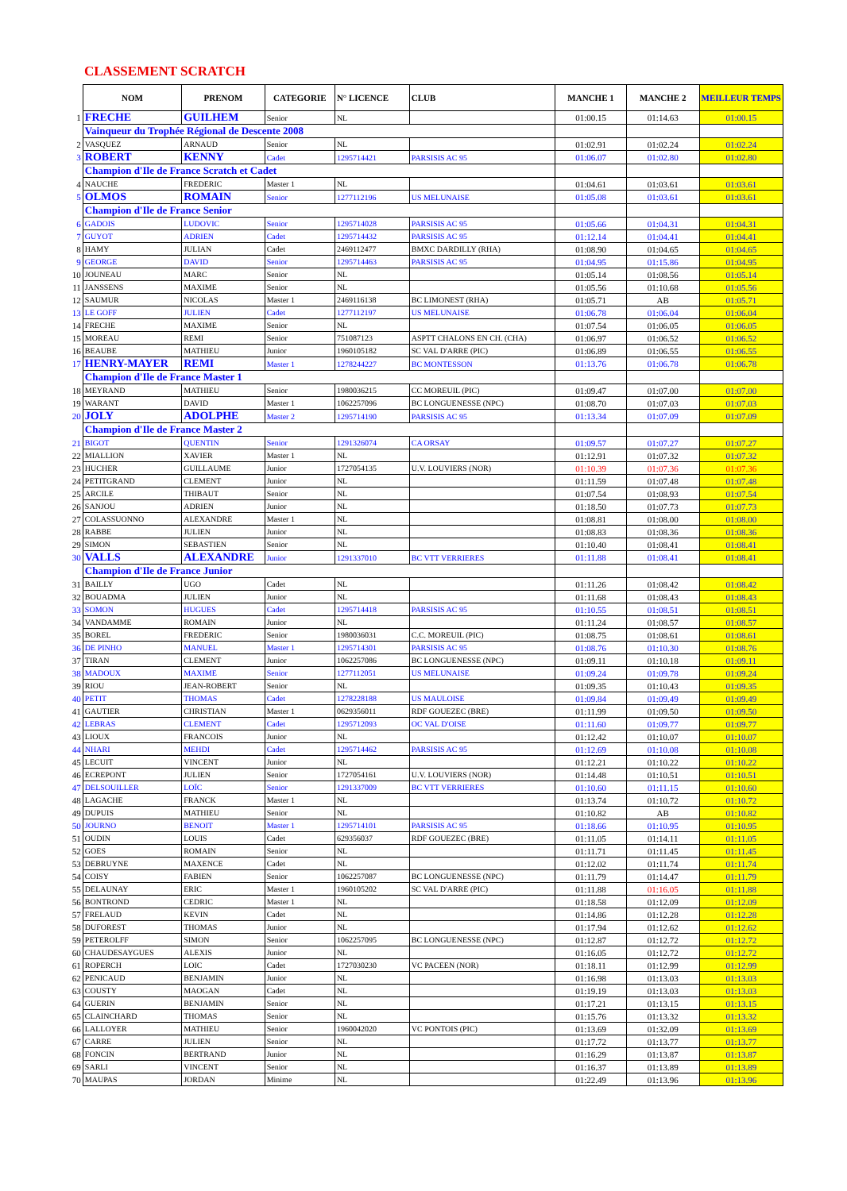CLASSEMENT SCRATCH
| | NOM | PRENOM | CATEGORIE | N° LICENCE | CLUB | MANCHE 1 | MANCHE 2 | MEILLEUR TEMPS |
| 1 | FRECHE | GUILHEM | Senior | NL | | 01:00.15 | 01:14.63 | 01:00.15 |
| | Vainqueur du Trophée Régional de Descente 2008 | | | | | | | |
| 2 | VASQUEZ | ARNAUD | Senior | NL | | 01:02.91 | 01:02.24 | 01:02.24 |
| 3 | ROBERT | KENNY | Cadet | 1295714421 | PARSISIS AC 95 | 01:06.07 | 01:02.80 | 01:02.80 |
| | Champion d'Ile de France Scratch et Cadet | | | | | | | |
| 4 | NAUCHE | FREDERIC | Master 1 | NL | | 01:04.61 | 01:03.61 | 01:03.61 |
| 5 | OLMOS | ROMAIN | Senior | 1277112196 | US MELUNAISE | 01:05.08 | 01:03.61 | 01:03.61 |
| | Champion d'Ile de France Senior | | | | | | | |
| 6 | GADOIS | LUDOVIC | Senior | 1295714028 | PARSISIS AC 95 | 01:05.66 | 01:04.31 | 01:04.31 |
| 7 | GUYOT | ADRIEN | Cadet | 1295714432 | PARSISIS AC 95 | 01:12.14 | 01:04.41 | 01:04.41 |
| 8 | HAMY | JULIAN | Cadet | 2469112477 | BMXC DARDILLY (RHA) | 01:08.90 | 01:04.65 | 01:04.65 |
| 9 | GEORGE | DAVID | Senior | 1295714463 | PARSISIS AC 95 | 01:04.95 | 01:15.86 | 01:04.95 |
| 10 | JOUNEAU | MARC | Senior | NL | | 01:05.14 | 01:08.56 | 01:05.14 |
| 11 | JANSSENS | MAXIME | Senior | NL | | 01:05.56 | 01:10.68 | 01:05.56 |
| 12 | SAUMUR | NICOLAS | Master 1 | 2469116138 | BC LIMONEST (RHA) | 01:05.71 | AB | 01:05.71 |
| 13 | LE GOFF | JULIEN | Cadet | 1277112197 | US MELUNAISE | 01:06.78 | 01:06.04 | 01:06.04 |
| 14 | FRECHE | MAXIME | Senior | NL | | 01:07.54 | 01:06.05 | 01:06.05 |
| 15 | MOREAU | REMI | Senior | 751087123 | ASPTT CHALONS EN CH. (CHA) | 01:06.97 | 01:06.52 | 01:06.52 |
| 16 | BEAUBE | MATHIEU | Junior | 1960105182 | SC VAL D'ARRE (PIC) | 01:06.89 | 01:06.55 | 01:06.55 |
| 17 | HENRY-MAYER | REMI | Master 1 | 1278244227 | BC MONTESSON | 01:13.76 | 01:06.78 | 01:06.78 |
| | Champion d'Ile de France Master 1 | | | | | | | |
| 18 | MEYRAND | MATHIEU | Senior | 1980036215 | CC MOREUIL (PIC) | 01:09.47 | 01:07.00 | 01:07.00 |
| 19 | WARANT | DAVID | Master 1 | 1062257096 | BC LONGUENESSE (NPC) | 01:08.70 | 01:07.03 | 01:07.03 |
| 20 | JOLY | ADOLPHE | Master 2 | 1295714190 | PARSISIS AC 95 | 01:13.34 | 01:07.09 | 01:07.09 |
| | Champion d'Ile de France Master 2 | | | | | | | |
| 21 | BIGOT | QUENTIN | Senior | 1291326074 | CA ORSAY | 01:09.57 | 01:07.27 | 01:07.27 |
| 22 | MIALLION | XAVIER | Master 1 | NL | | 01:12.91 | 01:07.32 | 01:07.32 |
| 23 | HUCHER | GUILLAUME | Junior | 1727054135 | U.V. LOUVIERS (NOR) | 01:10.39 | 01:07.36 | 01:07.36 |
| 24 | PETITGRAND | CLEMENT | Junior | NL | | 01:11.59 | 01:07.48 | 01:07.48 |
| 25 | ARCILE | THIBAUT | Senior | NL | | 01:07.54 | 01:08.93 | 01:07.54 |
| 26 | SANJOU | ADRIEN | Junior | NL | | 01:18.50 | 01:07.73 | 01:07.73 |
| 27 | COLASSUONNO | ALEXANDRE | Master 1 | NL | | 01:08.81 | 01:08.00 | 01:08.00 |
| 28 | RABBE | JULIEN | Junior | NL | | 01:08.83 | 01:08.36 | 01:08.36 |
| 29 | SIMON | SEBASTIEN | Senior | NL | | 01:10.40 | 01:08.41 | 01:08.41 |
| 30 | VALLS | ALEXANDRE | Junior | 1291337010 | BC VTT VERRIERES | 01:11.88 | 01:08.41 | 01:08.41 |
| | Champion d'Ile de France Junior | | | | | | | |
| 31 | BAILLY | UGO | Cadet | NL | | 01:11.26 | 01:08.42 | 01:08.42 |
| 32 | BOUADMA | JULIEN | Junior | NL | | 01:11.68 | 01:08.43 | 01:08.43 |
| 33 | SOMON | HUGUES | Cadet | 1295714418 | PARSISIS AC 95 | 01:10.55 | 01:08.51 | 01:08.51 |
| 34 | VANDAMME | ROMAIN | Junior | NL | | 01:11.24 | 01:08.57 | 01:08.57 |
| 35 | BOREL | FREDERIC | Senior | 1980036031 | C.C. MOREUIL (PIC) | 01:08.75 | 01:08.61 | 01:08.61 |
| 36 | DE PINHO | MANUEL | Master 1 | 1295714301 | PARSISIS AC 95 | 01:08.76 | 01:10.30 | 01:08.76 |
| 37 | TIRAN | CLEMENT | Junior | 1062257086 | BC LONGUENESSE (NPC) | 01:09.11 | 01:10.18 | 01:09.11 |
| 38 | MADOUX | MAXIME | Senior | 1277112051 | US MELUNAISE | 01:09.24 | 01:09.78 | 01:09.24 |
| 39 | RIOU | JEAN-ROBERT | Senior | NL | | 01:09.35 | 01:10.43 | 01:09.35 |
| 40 | PETIT | THOMAS | Cadet | 1278228188 | US MAULOISE | 01:09.84 | 01:09.49 | 01:09.49 |
| 41 | GAUTIER | CHRISTIAN | Master 1 | 0629356011 | RDF GOUEZEC (BRE) | 01:11.99 | 01:09.50 | 01:09.50 |
| 42 | LEBRAS | CLEMENT | Cadet | 1295712093 | OC VAL D'OISE | 01:11.60 | 01:09.77 | 01:09.77 |
| 43 | LIOUX | FRANCOIS | Junior | NL | | 01:12.42 | 01:10.07 | 01:10.07 |
| 44 | NHARI | MEHDI | Cadet | 1295714462 | PARSISIS AC 95 | 01:12.69 | 01:10.08 | 01:10.08 |
| 45 | LECUIT | VINCENT | Junior | NL | | 01:12.21 | 01:10.22 | 01:10.22 |
| 46 | ECREPONT | JULIEN | Senior | 1727054161 | U.V. LOUVIERS (NOR) | 01:14.48 | 01:10.51 | 01:10.51 |
| 47 | DELSOUILLER | LOÏC | Senior | 1291337009 | BC VTT VERRIERES | 01:10.60 | 01:11.15 | 01:10.60 |
| 48 | LAGACHE | FRANCK | Master 1 | NL | | 01:13.74 | 01:10.72 | 01:10.72 |
| 49 | DUPUIS | MATHIEU | Senior | NL | | 01:10.82 | AB | 01:10.82 |
| 50 | JOURNO | BENOIT | Master 1 | 1295714101 | PARSISIS AC 95 | 01:18.66 | 01:10.95 | 01:10.95 |
| 51 | OUDIN | LOUIS | Cadet | 629356037 | RDF GOUEZEC (BRE) | 01:11.05 | 01:14.11 | 01:11.05 |
| 52 | GOES | ROMAIN | Senior | NL | | 01:11.71 | 01:11.45 | 01:11.45 |
| 53 | DEBRUYNE | MAXENCE | Cadet | NL | | 01:12.02 | 01:11.74 | 01:11.74 |
| 54 | COISY | FABIEN | Senior | 1062257087 | BC LONGUENESSE (NPC) | 01:11.79 | 01:14.47 | 01:11.79 |
| 55 | DELAUNAY | ERIC | Master 1 | 1960105202 | SC VAL D'ARRE (PIC) | 01:11.88 | 01:16.05 | 01:11.88 |
| 56 | BONTROND | CEDRIC | Master 1 | NL | | 01:18.58 | 01:12.09 | 01:12.09 |
| 57 | FRELAUD | KEVIN | Cadet | NL | | 01:14.86 | 01:12.28 | 01:12.28 |
| 58 | DUFOREST | THOMAS | Junior | NL | | 01:17.94 | 01:12.62 | 01:12.62 |
| 59 | PETEROLFF | SIMON | Senior | 1062257095 | BC LONGUENESSE (NPC) | 01:12.87 | 01:12.72 | 01:12.72 |
| 60 | CHAUDESAYGUES | ALEXIS | Junior | NL | | 01:16.05 | 01:12.72 | 01:12.72 |
| 61 | ROPERCH | LOIC | Cadet | 1727030230 | VC PACEEN (NOR) | 01:18.11 | 01:12.99 | 01:12.99 |
| 62 | PENICAUD | BENJAMIN | Junior | NL | | 01:16.98 | 01:13.03 | 01:13.03 |
| 63 | COUSTY | MAOGAN | Cadet | NL | | 01:19.19 | 01:13.03 | 01:13.03 |
| 64 | GUERIN | BENJAMIN | Senior | NL | | 01:17.21 | 01:13.15 | 01:13.15 |
| 65 | CLAINCHARD | THOMAS | Senior | NL | | 01:15.76 | 01:13.32 | 01:13.32 |
| 66 | LALLOYER | MATHIEU | Senior | 1960042020 | VC PONTOIS (PIC) | 01:13.69 | 01:32.09 | 01:13.69 |
| 67 | CARRE | JULIEN | Senior | NL | | 01:17.72 | 01:13.77 | 01:13.77 |
| 68 | FONCIN | BERTRAND | Junior | NL | | 01:16.29 | 01:13.87 | 01:13.87 |
| 69 | SARLI | VINCENT | Senior | NL | | 01:16.37 | 01:13.89 | 01:13.89 |
| 70 | MAUPAS | JORDAN | Minime | NL | | 01:22.49 | 01:13.96 | 01:13.96 |